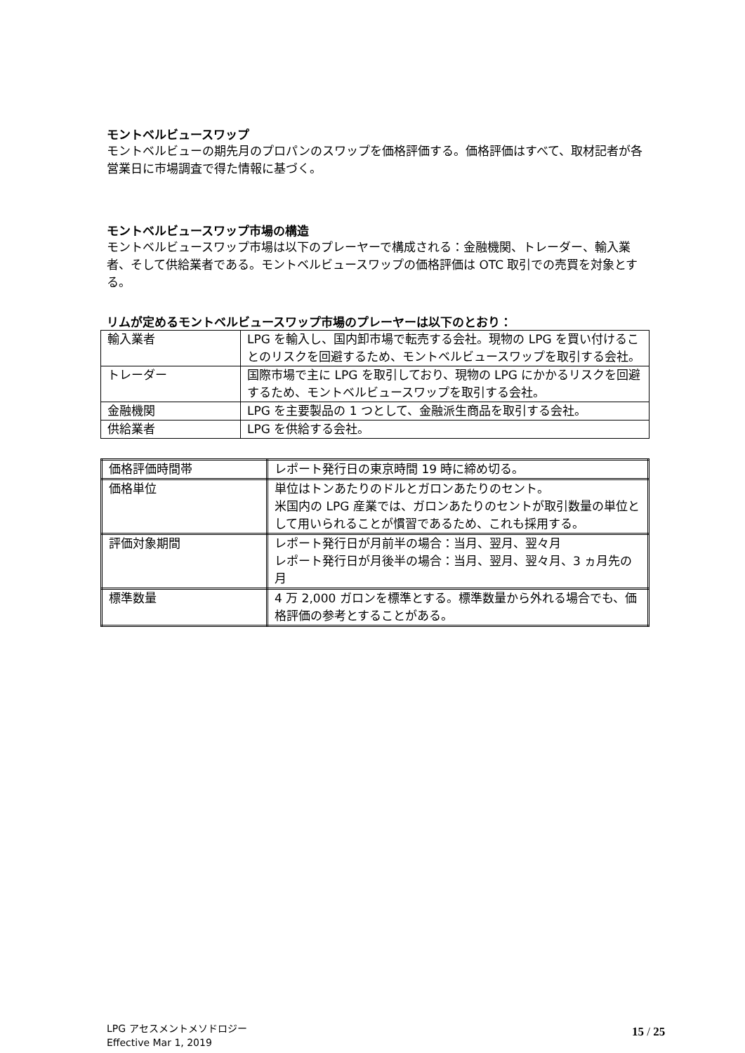モントベルビュースワップ
モントベルビューの期先月のプロパンのスワップを価格評価する。価格評価はすべて、取材記者が各営業日に市場調査で得た情報に基づく。
モントベルビュースワップ市場の構造
モントベルビュースワップ市場は以下のプレーヤーで構成される：金融機関、トレーダー、輸入業者、そして供給業者である。モントベルビュースワップの価格評価は OTC 取引での売買を対象とする。
リムが定めるモントベルビュースワップ市場のプレーヤーは以下のとおり：
| 輸入業者 | LPG を輸入し、国内卸市場で転売する会社。現物の LPG を買い付けることのリスクを回避するため、モントベルビュースワップを取引する会社。 |
| トレーダー | 国際市場で主に LPG を取引しており、現物の LPG にかかるリスクを回避するため、モントベルビュースワップを取引する会社。 |
| 金融機関 | LPG を主要製品の 1 つとして、金融派生商品を取引する会社。 |
| 供給業者 | LPG を供給する会社。 |
| 価格評価時間帯 | レポート発行日の東京時間 19 時に締め切る。 |
| 価格単位 | 単位はトンあたりのドルとガロンあたりのセント。 米国内の LPG 産業では、ガロンあたりのセントが取引数量の単位として用いられることが慣習であるため、これも採用する。 |
| 評価対象期間 | レポート発行日が月前半の場合：当月、翌月、翌々月 レポート発行日が月後半の場合：当月、翌月、翌々月、3 ヵ月先の月 |
| 標準数量 | 4 万 2,000 ガロンを標準とする。標準数量から外れる場合でも、価格評価の参考とすることがある。 |
LPG アセスメントメソドロジー
Effective Mar 1, 2019
15 / 25